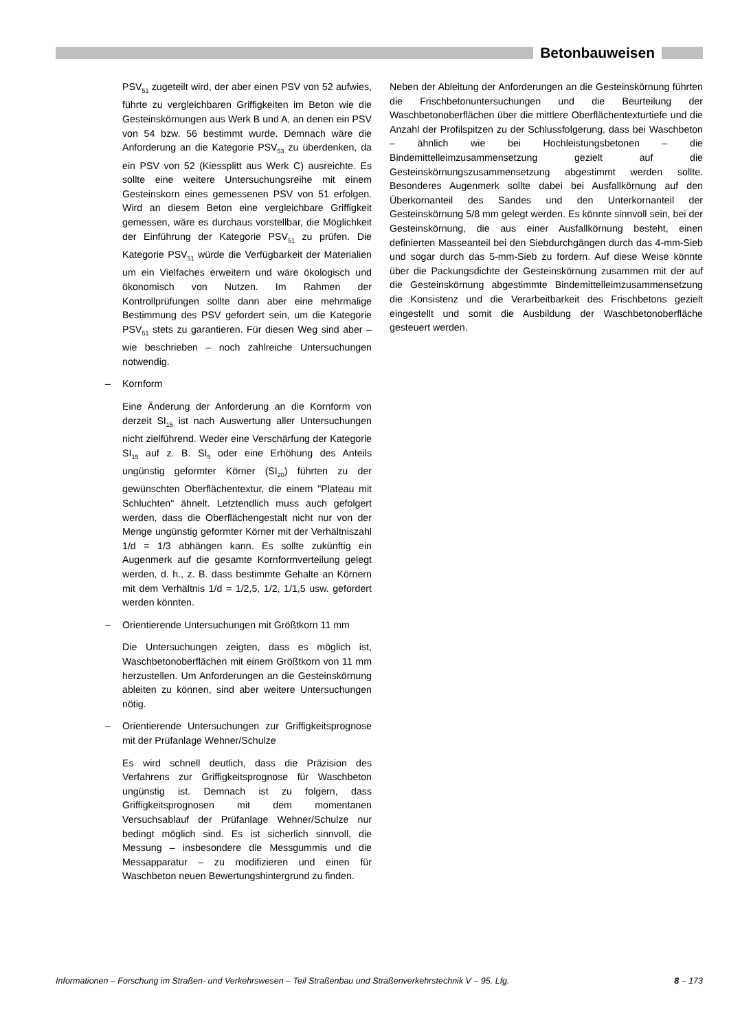Betonbauweisen
PSV<sub>51</sub> zugeteilt wird, der aber einen PSV von 52 aufwies, führte zu vergleichbaren Griffigkeiten im Beton wie die Gesteinskörnungen aus Werk B und A, an denen ein PSV von 54 bzw. 56 bestimmt wurde. Demnach wäre die Anforderung an die Kategorie PSV<sub>53</sub> zu überdenken, da ein PSV von 52 (Kiessplitt aus Werk C) ausreichte. Es sollte eine weitere Untersuchungsreihe mit einem Gesteinskorn eines gemessenen PSV von 51 erfolgen. Wird an diesem Beton eine vergleichbare Griffigkeit gemessen, wäre es durchaus vorstellbar, die Möglichkeit der Einführung der Kategorie PSV<sub>51</sub> zu prüfen. Die Kategorie PSV<sub>51</sub> würde die Verfügbarkeit der Materialien um ein Vielfaches erweitern und wäre ökologisch und ökonomisch von Nutzen. Im Rahmen der Kontrollprüfungen sollte dann aber eine mehrmalige Bestimmung des PSV gefordert sein, um die Kategorie PSV<sub>51</sub> stets zu garantieren. Für diesen Weg sind aber – wie beschrieben – noch zahlreiche Untersuchungen notwendig.
– Kornform
Eine Änderung der Anforderung an die Kornform von derzeit SI<sub>15</sub> ist nach Auswertung aller Untersuchungen nicht zielführend. Weder eine Verschärfung der Kategorie SI<sub>15</sub> auf z. B. SI<sub>5</sub> oder eine Erhöhung des Anteils ungünstig geformter Körner (SI<sub>20</sub>) führten zu der gewünschten Oberflächentextur, die einem "Plateau mit Schluchten" ähnelt. Letztendlich muss auch gefolgert werden, dass die Oberflächengestalt nicht nur von der Menge ungünstig geformter Körner mit der Verhältniszahl 1/d = 1/3 abhängen kann. Es sollte zukünftig ein Augenmerk auf die gesamte Kornformverteilung gelegt werden, d. h., z. B. dass bestimmte Gehalte an Körnern mit dem Verhältnis 1/d = 1/2,5, 1/2, 1/1,5 usw. gefordert werden könnten.
– Orientierende Untersuchungen mit Größtkorn 11 mm
Die Untersuchungen zeigten, dass es möglich ist, Waschbetonoberflächen mit einem Größtkorn von 11 mm herzustellen. Um Anforderungen an die Gesteinskörnung ableiten zu können, sind aber weitere Untersuchungen nötig.
– Orientierende Untersuchungen zur Griffigkeitsprognose mit der Prüfanlage Wehner/Schulze
Es wird schnell deutlich, dass die Präzision des Verfahrens zur Griffigkeitsprognose für Waschbeton ungünstig ist. Demnach ist zu folgern, dass Griffigkeitsprognosen mit dem momentanen Versuchsablauf der Prüfanlage Wehner/Schulze nur bedingt möglich sind. Es ist sicherlich sinnvoll, die Messung – insbesondere die Messgummis und die Messapparatur – zu modifizieren und einen für Waschbeton neuen Bewertungshintergrund zu finden.
Neben der Ableitung der Anforderungen an die Gesteinskörnung führten die Frischbetonuntersuchungen und die Beurteilung der Waschbetonoberflächen über die mittlere Oberflächentexturtiefe und die Anzahl der Profilspitzen zu der Schlussfolgerung, dass bei Waschbeton – ähnlich wie bei Hochleistungsbetonen – die Bindemittelleimzusammensetzung gezielt auf die Gesteinskörnungszusammensetzung abgestimmt werden sollte. Besonderes Augenmerk sollte dabei bei Ausfallkörnung auf den Überkornanteil des Sandes und den Unterkornanteil der Gesteinskörnung 5/8 mm gelegt werden. Es könnte sinnvoll sein, bei der Gesteinskörnung, die aus einer Ausfallkörnung besteht, einen definierten Masseanteil bei den Siebdurchgängen durch das 4-mm-Sieb und sogar durch das 5-mm-Sieb zu fordern. Auf diese Weise könnte über die Packungsdichte der Gesteinskörnung zusammen mit der auf die Gesteinskörnung abgestimmte Bindemittelleimzusammensetzung die Konsistenz und die Verarbeitbarkeit des Frischbetons gezielt eingestellt und somit die Ausbildung der Waschbetonoberfläche gesteuert werden.
Informationen – Forschung im Straßen- und Verkehrswesen – Teil Straßenbau und Straßenverkehrstechnik V – 95. Lfg. 8 – 173